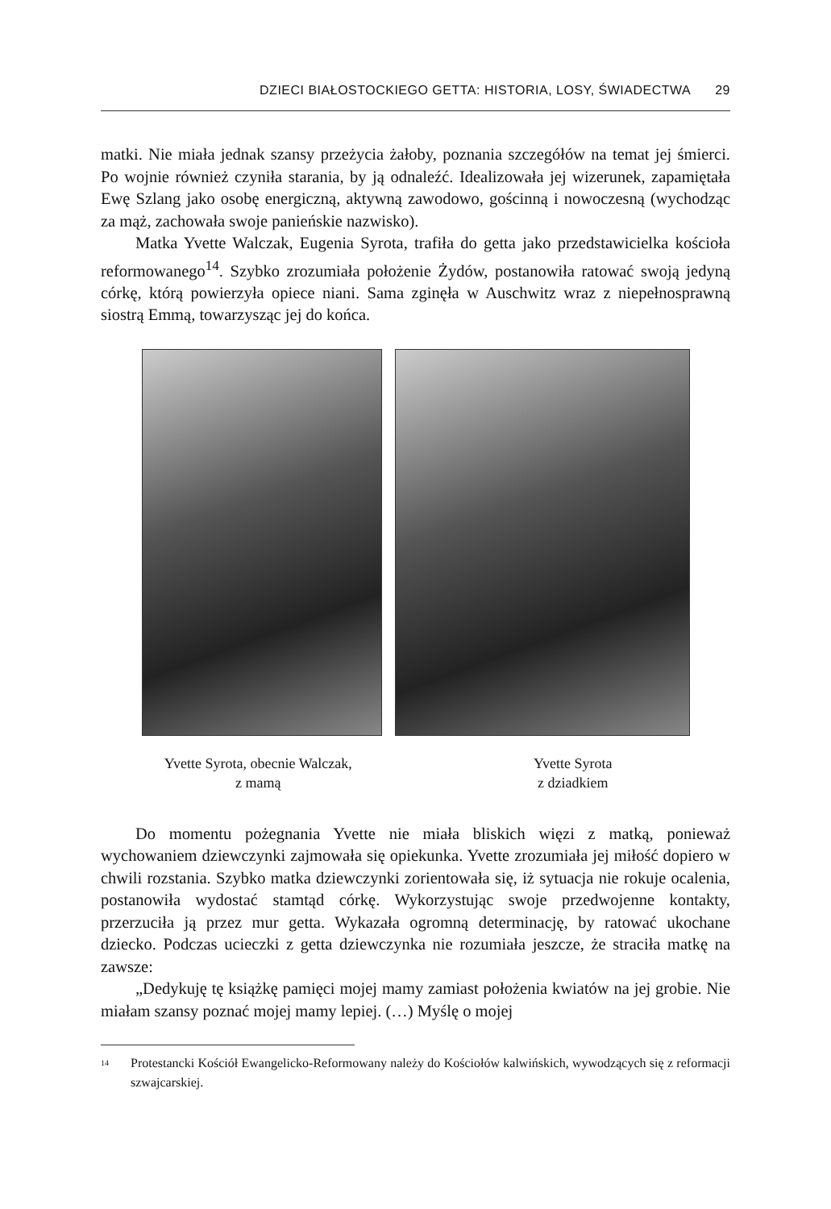DZIECI BIAŁOSTOCKIEGO GETTA: HISTORIA, LOSY, ŚWIADECTWA 29
matki. Nie miała jednak szansy przeżycia żałoby, poznania szczegółów na temat jej śmierci. Po wojnie również czyniła starania, by ją odnaleźć. Idealizowała jej wizerunek, zapamiętała Ewę Szlang jako osobę energiczną, aktywną zawodowo, gościnną i nowoczesną (wychodząc za mąż, zachowała swoje panieńskie nazwisko).
Matka Yvette Walczak, Eugenia Syrota, trafiła do getta jako przedstawicielka kościoła reformowanego<sup>14</sup>. Szybko zrozumiała położenie Żydów, postanowiła ratować swoją jedyną córkę, którą powierzyła opiece niani. Sama zginęła w Auschwitz wraz z niepełnosprawną siostrą Emmą, towarzysząc jej do końca.
Yvette Syrota, obecnie Walczak,
z mamą
Yvette Syrota
z dziadkiem
Do momentu pożegnania Yvette nie miała bliskich więzi z matką, ponieważ wychowaniem dziewczynki zajmowała się opiekunka. Yvette zrozumiała jej miłość dopiero w chwili rozstania. Szybko matka dziewczynki zorientowała się, iż sytuacja nie rokuje ocalenia, postanowiła wydostać stamtąd córkę. Wykorzystując swoje przedwojenne kontakty, przerzuciła ją przez mur getta. Wykazała ogromną determinację, by ratować ukochane dziecko. Podczas ucieczki z getta dziewczynka nie rozumiała jeszcze, że straciła matkę na zawsze:
„Dedykuję tę książkę pamięci mojej mamy zamiast położenia kwiatów na jej grobie. Nie miałam szansy poznać mojej mamy lepiej. (…) Myślę o mojej
<sup>14</sup> Protestancki Kościół Ewangelicko-Reformowany należy do Kościołów kalwińskich, wywodzących się z reformacji szwajcarskiej.